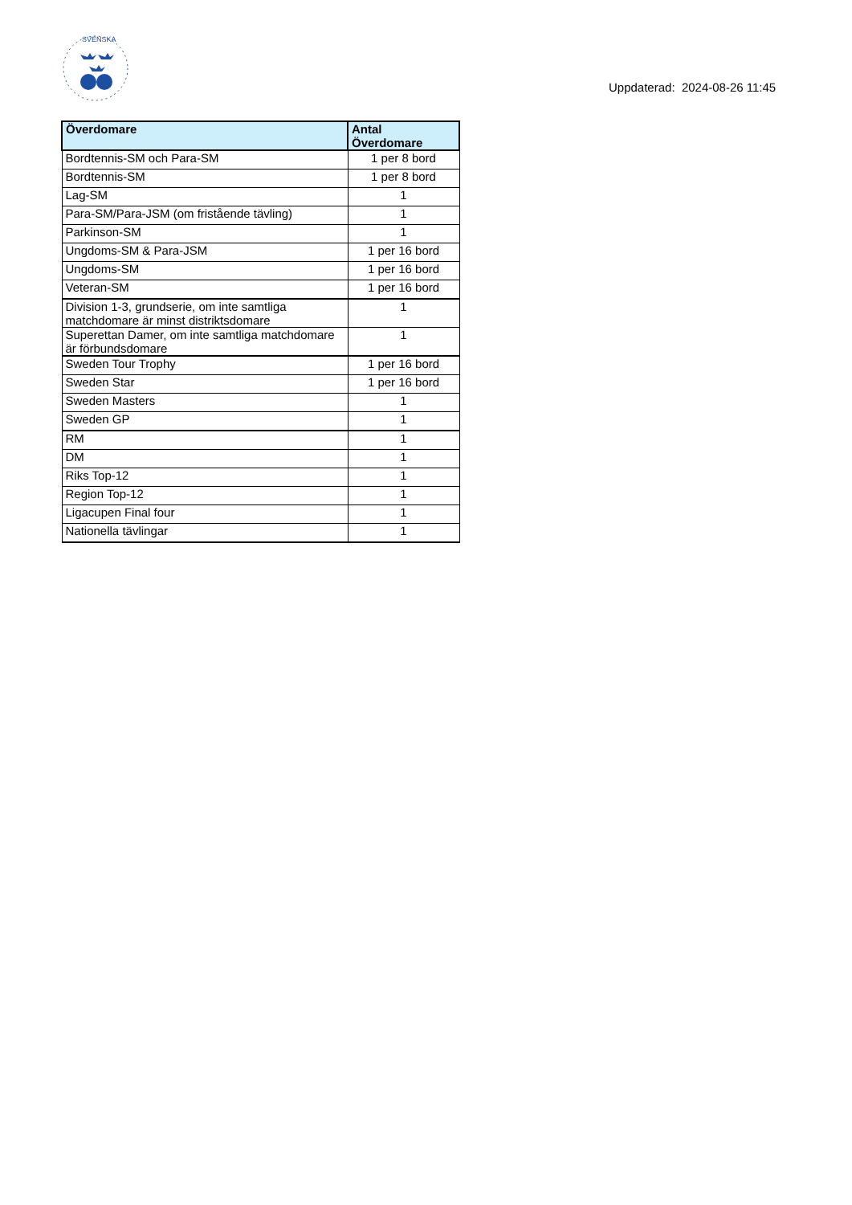SVENSKA
Uppdaterad: 2024-08-26 11:45
| Överdomare | Antal Överdomare |
| --- | --- |
| Bordtennis-SM och Para-SM | 1 per 8 bord |
| Bordtennis-SM | 1 per 8 bord |
| Lag-SM | 1 |
| Para-SM/Para-JSM (om fristående tävling) | 1 |
| Parkinson-SM | 1 |
| Ungdoms-SM & Para-JSM | 1 per 16 bord |
| Ungdoms-SM | 1 per 16 bord |
| Veteran-SM | 1 per 16 bord |
| Division 1-3, grundserie, om inte samtliga matchdomare är minst distriktsdomare | 1 |
| Superettan Damer, om inte samtliga matchdomare är förbundsdomare | 1 |
| Sweden Tour Trophy | 1 per 16 bord |
| Sweden Star | 1 per 16 bord |
| Sweden Masters | 1 |
| Sweden GP | 1 |
| RM | 1 |
| DM | 1 |
| Riks Top-12 | 1 |
| Region Top-12 | 1 |
| Ligacupen Final four | 1 |
| Nationella tävlingar | 1 |